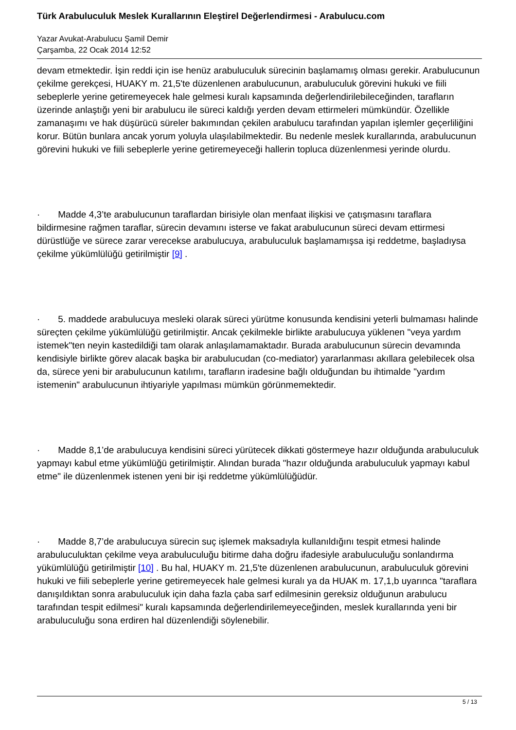Türk Arabuluculuk Meslek Kurallarının Eleştirel Değerlendirmesi - Arabulucu.com
Yazar Avukat-Arabulucu Şamil Demir
Çarşamba, 22 Ocak 2014 12:52
devam etmektedir. İşin reddi için ise henüz arabuluculuk sürecinin başlamamış olması gerekir. Arabulucunun çekilme gerekçesi, HUAKY m. 21,5'te düzenlenen arabulucunun, arabuluculuk görevini hukuki ve fiili sebeplerle yerine getiremeyecek hale gelmesi kuralı kapsamında değerlendirilebileceğinden, tarafların üzerinde anlaştığı yeni bir arabulucu ile süreci kaldığı yerden devam ettirmeleri mümkündür. Özellikle zamanaşımı ve hak düşürücü süreler bakımından çekilen arabulucu tarafından yapılan işlemler geçerliliğini korur. Bütün bunlara ancak yorum yoluyla ulaşılabilmektedir. Bu nedenle meslek kurallarında, arabulucunun görevini hukuki ve fiili sebeplerle yerine getiremeyeceği hallerin topluca düzenlenmesi yerinde olurdu.
· Madde 4,3’te arabulucunun taraflardan birisiyle olan menfaat ilişkisi ve çatışmasını taraflara bildirmesine rağmen taraflar, sürecin devamını isterse ve fakat arabulucunun süreci devam ettirmesi dürüstlüğe ve sürece zarar verecekse arabulucuya, arabuluculuk başlamamışsa işi reddetme, başladıysa çekilme yükümlülüğü getirilmiştir [9] .
· 5. maddede arabulucuya mesleki olarak süreci yürütme konusunda kendisini yeterli bulmaması halinde süreçten çekilme yükümlülüğü getirilmiştir. Ancak çekilmekle birlikte arabulucuya yüklenen "veya yardım istemek"ten neyin kastedildiği tam olarak anlaşılamamaktadır. Burada arabulucunun sürecin devamında kendisiyle birlikte görev alacak başka bir arabulucudan (co-mediator) yararlanması akıllara gelebilecek olsa da, sürece yeni bir arabulucunun katılımı, tarafların iradesine bağlı olduğundan bu ihtimalde "yardım istemenin" arabulucunun ihtiyariyle yapılması mümkün görünmemektedir.
· Madde 8,1’de arabulucuya kendisini süreci yürütecek dikkati göstermeye hazır olduğunda arabuluculuk yapmayı kabul etme yükümlüğü getirilmiştir. Alından burada "hazır olduğunda arabuluculuk yapmayı kabul etme" ile düzenlenmek istenen yeni bir işi reddetme yükümlülüğüdür.
· Madde 8,7’de arabulucuya sürecin suç işlemek maksadıyla kullanıldığını tespit etmesi halinde arabuluculuktan çekilme veya arabuluculuğu bitirme daha doğru ifadesiyle arabuluculuğu sonlandırma yükümlülüğü getirilmiştir [10] . Bu hal, HUAKY m. 21,5'te düzenlenen arabulucunun, arabuluculuk görevini hukuki ve fiili sebeplerle yerine getiremeyecek hale gelmesi kuralı ya da HUAK m. 17,1,b uyarınca "taraflara danışıldıktan sonra arabuluculuk için daha fazla çaba sarf edilmesinin gereksiz olduğunun arabulucu tarafından tespit edilmesi" kuralı kapsamında değerlendirilemeyeceğinden, meslek kurallarında yeni bir arabuluculuğu sona erdiren hal düzenlendiği söylenebilir.
5 / 13